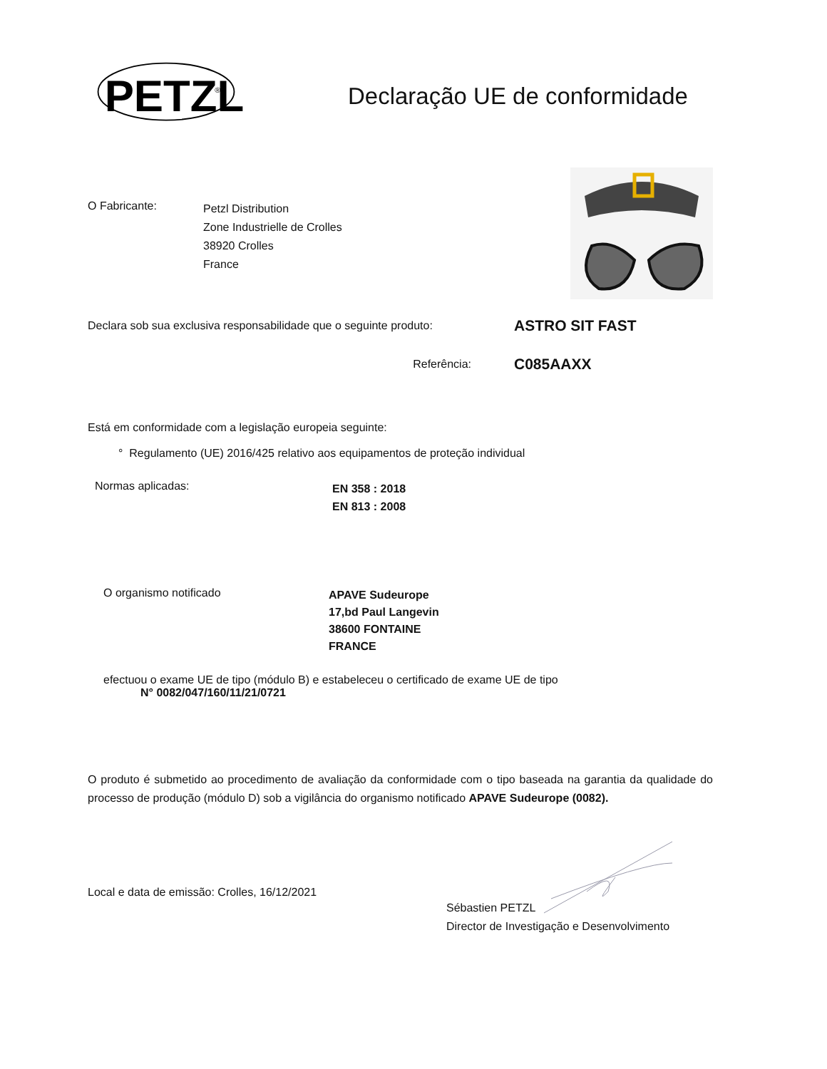PETZL
®
Declaração UE de conformidade
O Fabricante:
Petzl Distribution
Zone Industrielle de Crolles
38920 Crolles
France
Declara sob sua exclusiva responsabilidade que o seguinte produto:
ASTRO SIT FAST
Referência:
C085AAXX
Está em conformidade com a legislação europeia seguinte:
° Regulamento (UE) 2016/425 relativo aos equipamentos de proteção individual
Normas aplicadas:
EN 358 : 2018
EN 813 : 2008
O organismo notificado
APAVE Sudeurope
17,bd Paul Langevin
38600 FONTAINE
FRANCE
efectuou o exame UE de tipo (módulo B) e estabeleceu o certificado de exame UE de tipo
N° 0082/047/160/11/21/0721
O produto é submetido ao procedimento de avaliação da conformidade com o tipo baseada na garantia da qualidade do processo de produção (módulo D) sob a vigilância do organismo notificado APAVE Sudeurope (0082).
Local e data de emissão: Crolles, 16/12/2021
Sébastien PETZL
Director de Investigação e Desenvolvimento